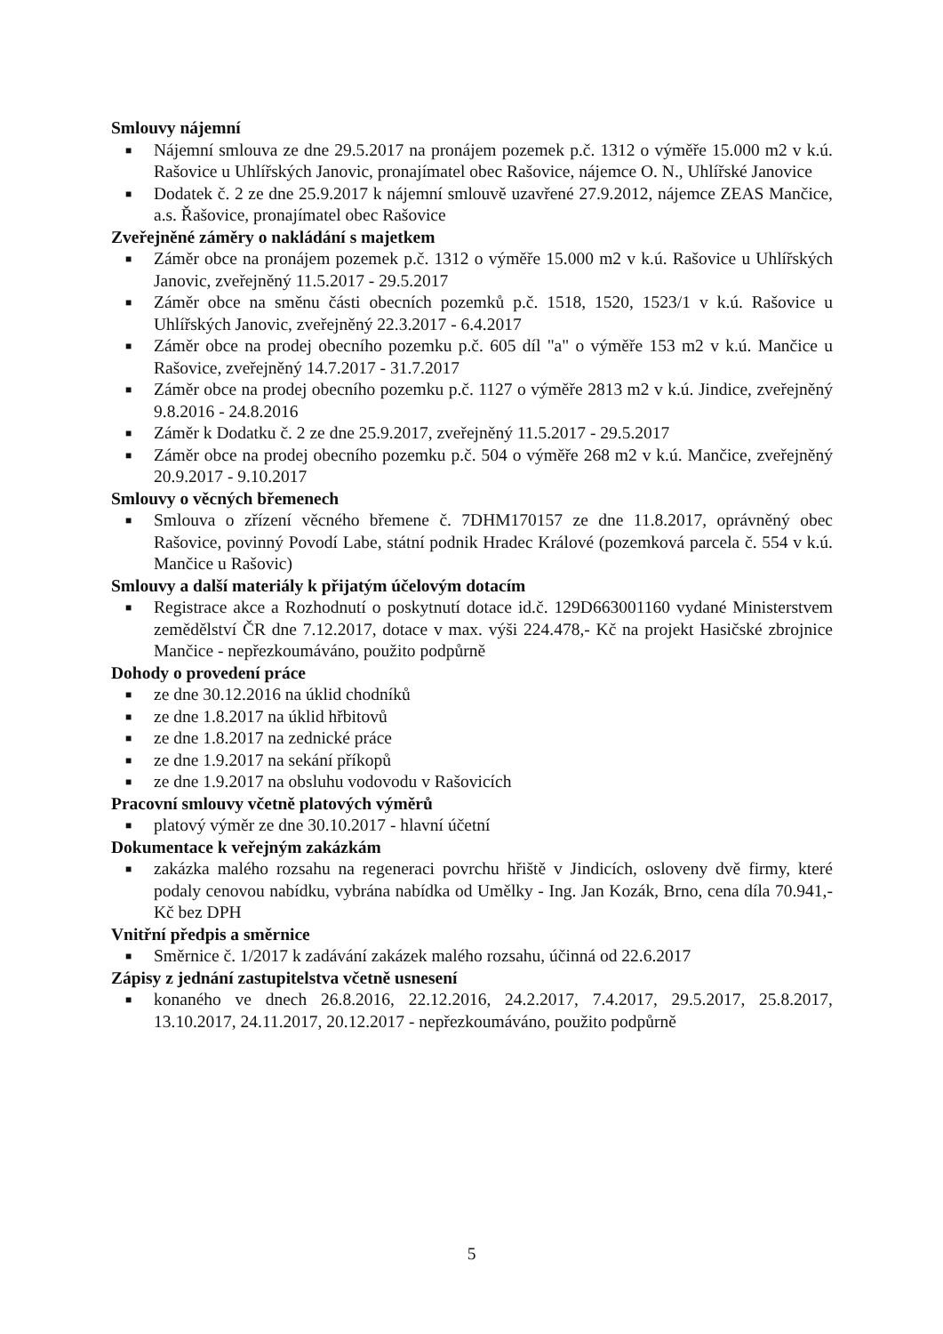Smlouvy nájemní
■ Nájemní smlouva ze dne 29.5.2017 na pronájem pozemek p.č. 1312 o výměře 15.000 m2 v k.ú. Rašovice u Uhlířských Janovic, pronajímatel obec Rašovice, nájemce O. N., Uhlířské Janovice
■ Dodatek č. 2 ze dne 25.9.2017 k nájemní smlouvě uzavřené 27.9.2012, nájemce ZEAS Mančice, a.s. Řašovice, pronajímatel obec Rašovice
Zveřejněné záměry o nakládání s majetkem
■ Záměr obce na pronájem pozemek p.č. 1312 o výměře 15.000 m2 v k.ú. Rašovice u Uhlířských Janovic, zveřejněný 11.5.2017 - 29.5.2017
■ Záměr obce na směnu části obecních pozemků p.č. 1518, 1520, 1523/1 v k.ú. Rašovice u Uhlířských Janovic, zveřejněný 22.3.2017 - 6.4.2017
■ Záměr obce na prodej obecního pozemku p.č. 605 díl "a" o výměře 153 m2 v k.ú. Mančice u Rašovice, zveřejněný 14.7.2017 - 31.7.2017
■ Záměr obce na prodej obecního pozemku p.č. 1127 o výměře 2813 m2 v k.ú. Jindice, zveřejněný 9.8.2016 - 24.8.2016
■ Záměr k Dodatku č. 2 ze dne 25.9.2017, zveřejněný 11.5.2017 - 29.5.2017
■ Záměr obce na prodej obecního pozemku p.č. 504 o výměře 268 m2 v k.ú. Mančice, zveřejněný 20.9.2017 - 9.10.2017
Smlouvy o věcných břemenech
■ Smlouva o zřízení věcného břemene č. 7DHM170157 ze dne 11.8.2017, oprávněný obec Rašovice, povinný Povodí Labe, státní podnik Hradec Králové (pozemková parcela č. 554 v k.ú. Mančice u Rašovic)
Smlouvy a další materiály k přijatým účelovým dotacím
■ Registrace akce a Rozhodnutí o poskytnutí dotace id.č. 129D663001160 vydané Ministerstvem zemědělství ČR dne 7.12.2017, dotace v max. výši 224.478,- Kč na projekt Hasičské zbrojnice Mančice - nepřezkoumáváno, použito podpůrně
Dohody o provedení práce
■ ze dne 30.12.2016 na úklid chodníků
■ ze dne 1.8.2017 na úklid hřbitovů
■ ze dne 1.8.2017 na zednické práce
■ ze dne 1.9.2017 na sekání příkopů
■ ze dne 1.9.2017 na obsluhu vodovodu v Rašovicích
Pracovní smlouvy včetně platových výměrů
■ platový výměr ze dne 30.10.2017 - hlavní účetní
Dokumentace k veřejným zakázkám
■ zakázka malého rozsahu na regeneraci povrchu hřiště v Jindicích, osloveny dvě firmy, které podaly cenovou nabídku, vybrána nabídka od Umělky - Ing. Jan Kozák, Brno, cena díla 70.941,- Kč bez DPH
Vnitřní předpis a směrnice
■ Směrnice č. 1/2017 k zadávání zakázek malého rozsahu, účinná od 22.6.2017
Zápisy z jednání zastupitelstva včetně usnesení
■ konaného ve dnech 26.8.2016, 22.12.2016, 24.2.2017, 7.4.2017, 29.5.2017, 25.8.2017, 13.10.2017, 24.11.2017, 20.12.2017 - nepřezkoumáváno, použito podpůrně
5